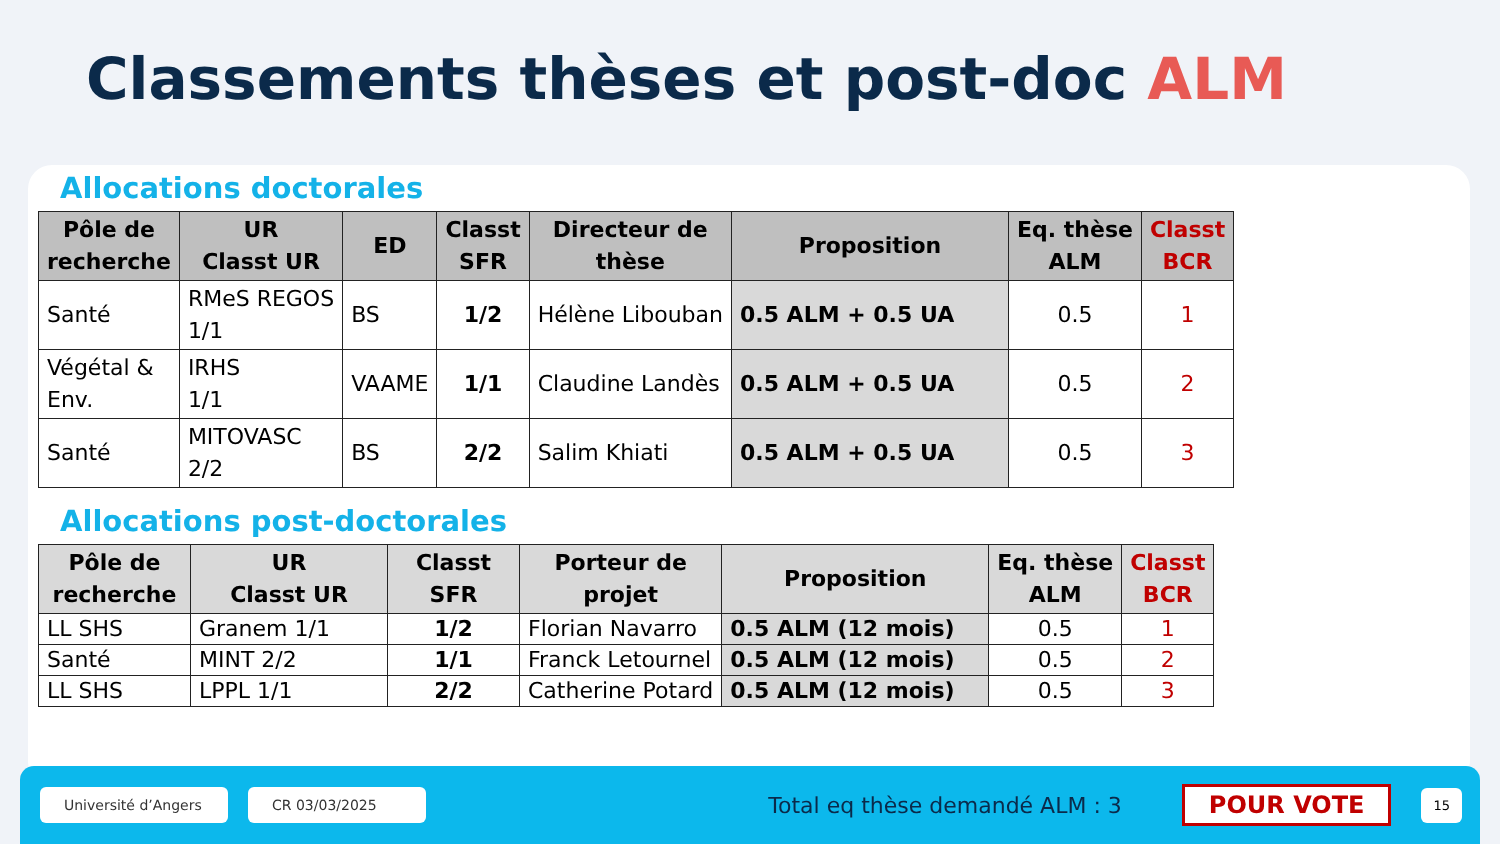Classements thèses et post-doc ALM
Allocations doctorales
| Pôle de recherche | UR Classt UR | ED | Classt SFR | Directeur de thèse | Proposition | Eq. thèse ALM | Classt BCR |
| --- | --- | --- | --- | --- | --- | --- | --- |
| Santé | RMeS REGOS 1/1 | BS | 1/2 | Hélène Libouban | 0.5 ALM + 0.5 UA | 0.5 | 1 |
| Végétal & Env. | IRHS 1/1 | VAAME | 1/1 | Claudine Landès | 0.5 ALM + 0.5 UA | 0.5 | 2 |
| Santé | MITOVASC 2/2 | BS | 2/2 | Salim Khiati | 0.5 ALM + 0.5 UA | 0.5 | 3 |
Allocations post-doctorales
| Pôle de recherche | UR Classt UR | Classt SFR | Porteur de projet | Proposition | Eq. thèse ALM | Classt BCR |
| --- | --- | --- | --- | --- | --- | --- |
| LL SHS | Granem 1/1 | 1/2 | Florian Navarro | 0.5 ALM (12 mois) | 0.5 | 1 |
| Santé | MINT 2/2 | 1/1 | Franck Letournel | 0.5 ALM (12 mois) | 0.5 | 2 |
| LL SHS | LPPL 1/1 | 2/2 | Catherine Potard | 0.5 ALM (12 mois) | 0.5 | 3 |
Université d’Angers
CR 03/03/2025
Total eq thèse demandé ALM : 3
POUR VOTE
15